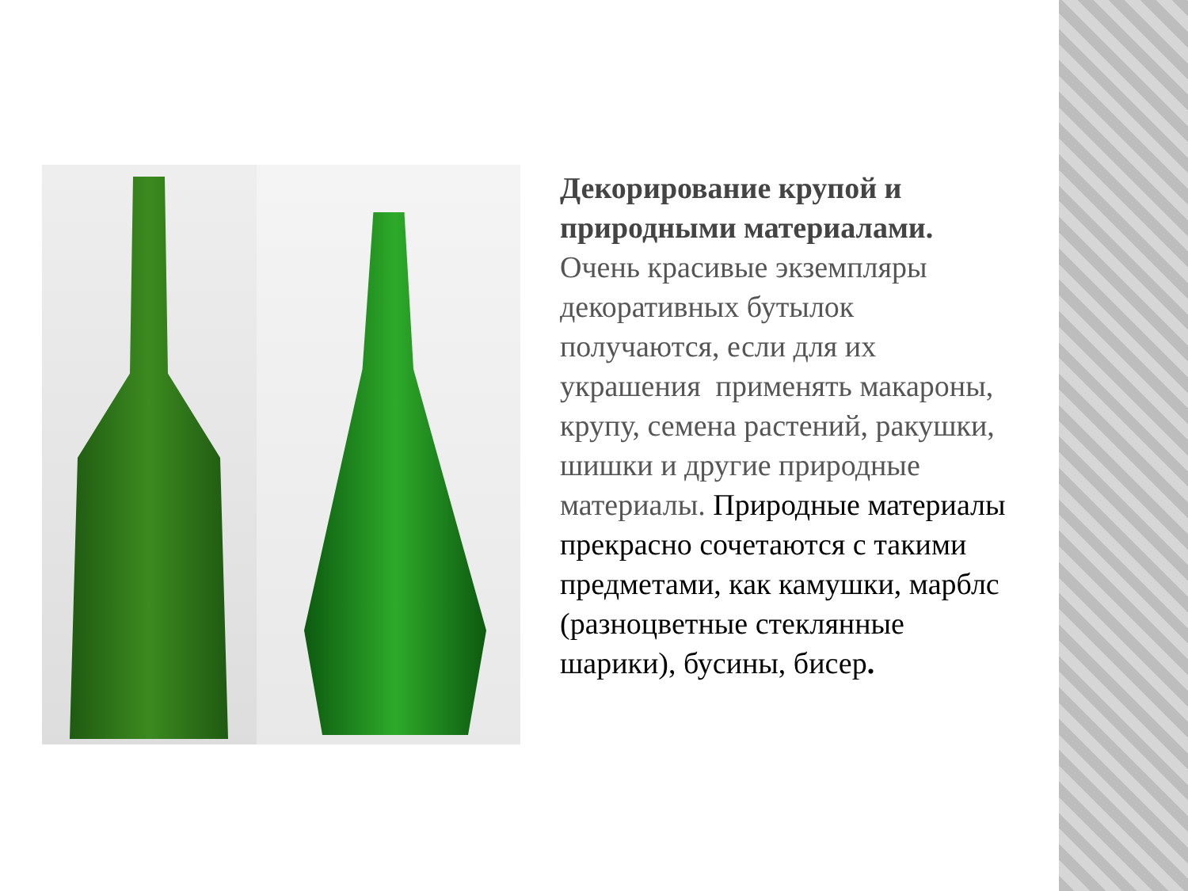Декорирование крупой и природными материалами. Очень красивые экземпляры декоративных бутылок получаются, если для их украшения применять макароны, крупу, семена растений, ракушки, шишки и другие природные материалы. Природные материалы прекрасно сочетаются с такими предметами, как камушки, марблс (разноцветные стеклянные шарики), бусины, бисер.